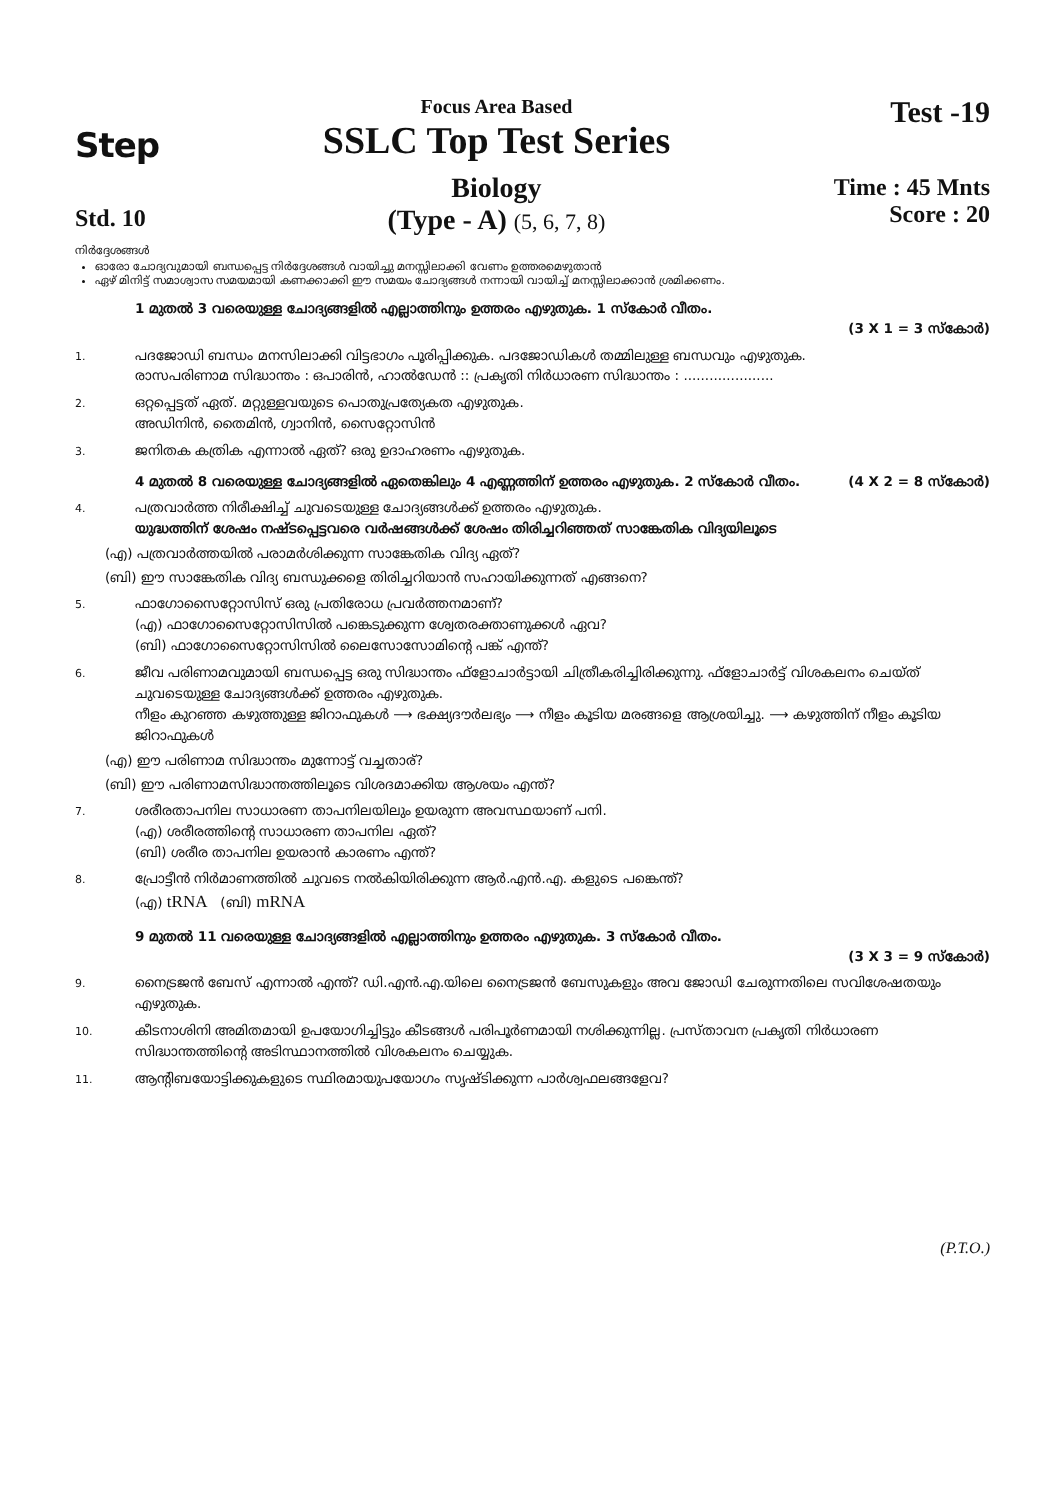Step
Std. 10
Focus Area Based
SSLC Top Test Series
Biology
(Type - A) (5, 6, 7, 8)
Test -19
Time : 45 Mnts
Score : 20
നിർദ്ദേശങ്ങൾ
ഓരോ ചോദ്യവുമായി ബന്ധപ്പെട്ട നിർദ്ദേശങ്ങൾ വായിച്ചു മനസ്സിലാക്കി വേണം ഉത്തരമെഴുതാൻ
ഏഴ് മിനിട്ട് സമാശ്വാസ സമയമായി കണക്കാക്കി ഈ സമയം ചോദ്യങ്ങൾ നന്നായി വായിച്ച് മനസ്സിലാക്കാൻ ശ്രമിക്കണം.
1 മുതൽ 3 വരെയുള്ള ചോദ്യങ്ങളിൽ എല്ലാത്തിനും ഉത്തരം എഴുതുക. 1 സ്കോർ വീതം.
(3 X 1 = 3 സ്കോർ)
1.
പദജോഡി ബന്ധം മനസിലാക്കി വിട്ടഭാഗം പൂരിപ്പിക്കുക. പദജോഡികൾ തമ്മിലുള്ള ബന്ധവും എഴുതുക.
രാസപരിണാമ സിദ്ധാന്തം : ഒപാരിൻ, ഹാൽഡേൻ :: പ്രകൃതി നിർധാരണ സിദ്ധാന്തം : .....................
2.
ഒറ്റപ്പെട്ടത് ഏത്. മറ്റുള്ളവയുടെ പൊതുപ്രത്യേകത എഴുതുക.
അഡിനിൻ, തൈമിൻ, ഗ്വാനിൻ, സൈറ്റോസിൻ
3.
ജനിതക കത്രിക എന്നാൽ ഏത്? ഒരു ഉദാഹരണം എഴുതുക.
4 മുതൽ 8 വരെയുള്ള ചോദ്യങ്ങളിൽ ഏതെങ്കിലും 4 എണ്ണത്തിന് ഉത്തരം എഴുതുക. 2 സ്കോർ വീതം. (4 X 2 = 8 സ്കോർ)
4.
പത്രവാർത്ത നിരീക്ഷിച്ച് ചുവടെയുള്ള ചോദ്യങ്ങൾക്ക് ഉത്തരം എഴുതുക.
യുദ്ധത്തിന് ശേഷം നഷ്ടപ്പെട്ടവരെ വർഷങ്ങൾക്ക് ശേഷം തിരിച്ചറിഞ്ഞത് സാങ്കേതിക വിദ്യയിലൂടെ
(എ) പത്രവാർത്തയിൽ പരാമർശിക്കുന്ന സാങ്കേതിക വിദ്യ ഏത്?
(ബി) ഈ സാങ്കേതിക വിദ്യ ബന്ധുക്കളെ തിരിച്ചറിയാൻ സഹായിക്കുന്നത് എങ്ങനെ?
5.
ഫാഗോസൈറ്റോസിസ് ഒരു പ്രതിരോധ പ്രവർത്തനമാണ്?
(എ) ഫാഗോസൈറ്റോസിസിൽ പങ്കെടുക്കുന്ന ശ്വേതരക്താണുക്കൾ ഏവ?
(ബി) ഫാഗോസൈറ്റോസിസിൽ ലൈസോസോമിന്റെ പങ്ക് എന്ത്?
6.
ജീവ പരിണാമവുമായി ബന്ധപ്പെട്ട ഒരു സിദ്ധാന്തം ഫ്ളോചാർട്ടായി ചിത്രീകരിച്ചിരിക്കുന്നു. ഫ്ളോചാർട്ട് വിശകലനം ചെയ്ത് ചുവടെയുള്ള ചോദ്യങ്ങൾക്ക് ഉത്തരം എഴുതുക.
നീളം കുറഞ്ഞ കഴുത്തുള്ള ജിറാഫുകൾ ⟶ ഭക്ഷ്യദൗർലഭ്യം ⟶ നീളം കൂടിയ മരങ്ങളെ ആശ്രയിച്ചു. ⟶ കഴുത്തിന് നീളം കൂടിയ ജിറാഫുകൾ
(എ) ഈ പരിണാമ സിദ്ധാന്തം മുന്നോട്ട് വച്ചതാര്?
(ബി) ഈ പരിണാമസിദ്ധാന്തത്തിലൂടെ വിശദമാക്കിയ ആശയം എന്ത്?
7.
ശരീരതാപനില സാധാരണ താപനിലയിലും ഉയരുന്ന അവസ്ഥയാണ് പനി.
(എ) ശരീരത്തിന്റെ സാധാരണ താപനില ഏത്?
(ബി) ശരീര താപനില ഉയരാൻ കാരണം എന്ത്?
8.
പ്രോട്ടീൻ നിർമാണത്തിൽ ചുവടെ നൽകിയിരിക്കുന്ന ആർ.എൻ.എ. കളുടെ പങ്കെന്ത്?
(എ) tRNA (ബി) mRNA
9 മുതൽ 11 വരെയുള്ള ചോദ്യങ്ങളിൽ എല്ലാത്തിനും ഉത്തരം എഴുതുക. 3 സ്കോർ വീതം.
(3 X 3 = 9 സ്കോർ)
9.
നൈട്രജൻ ബേസ് എന്നാൽ എന്ത്? ഡി.എൻ.എ.യിലെ നൈട്രജൻ ബേസുകളും അവ ജോഡി ചേരുന്നതിലെ സവിശേഷതയും എഴുതുക.
10.
കീടനാശിനി അമിതമായി ഉപയോഗിച്ചിട്ടും കീടങ്ങൾ പരിപൂർണമായി നശിക്കുന്നില്ല. പ്രസ്താവന പ്രകൃതി നിർധാരണ സിദ്ധാന്തത്തിന്റെ അടിസ്ഥാനത്തിൽ വിശകലനം ചെയ്യുക.
11.
ആന്റിബയോട്ടിക്കുകളുടെ സ്ഥിരമായുപയോഗം സൃഷ്ടിക്കുന്ന പാർശ്വഫലങ്ങളേവ?
(P.T.O.)